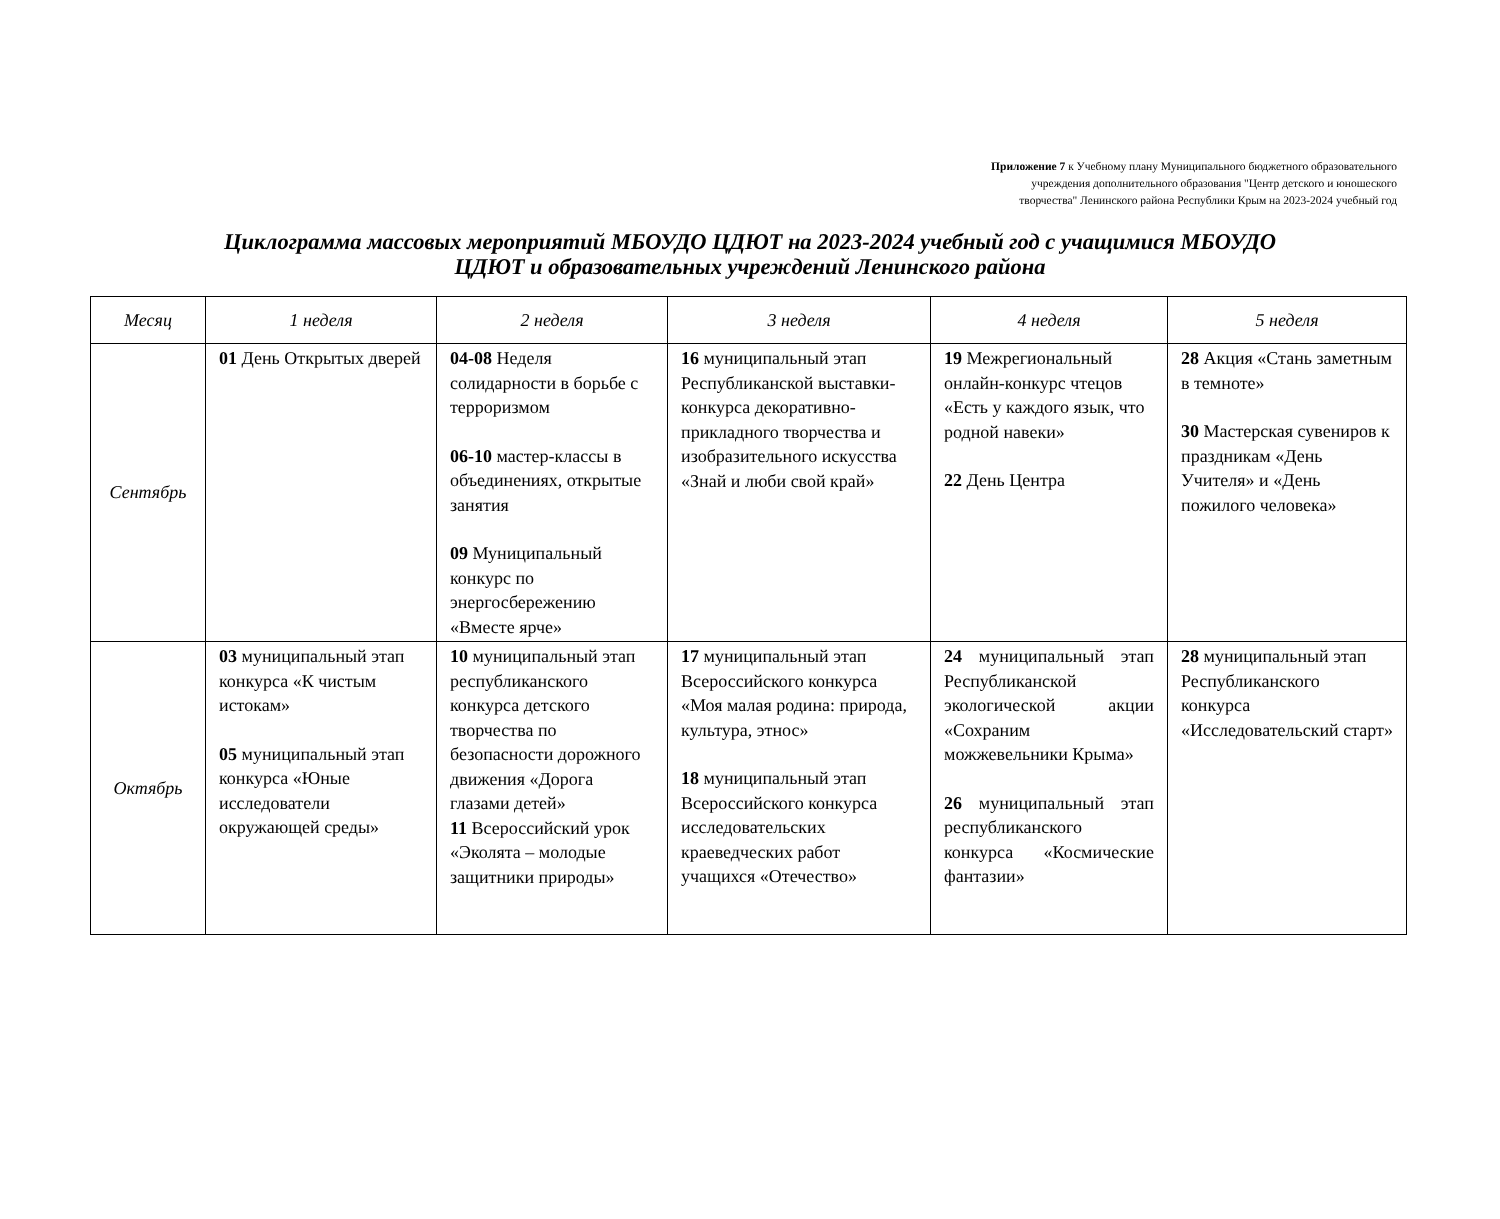Приложение 7 к Учебному плану Муниципального бюджетного образовательного
учреждения дополнительного образования "Центр детского и юношеского
творчества" Ленинского района Республики Крым на 2023-2024 учебный год
Циклограмма массовых мероприятий МБОУДО ЦДЮТ на 2023-2024 учебный год с учащимися МБОУДО
ЦДЮТ и образовательных учреждений Ленинского района
| Месяц | 1 неделя | 2 неделя | 3 неделя | 4 неделя | 5 неделя |
| --- | --- | --- | --- | --- | --- |
| Сентябрь | 01 День Открытых дверей | 04-08 Неделя солидарности в борьбе с терроризмом 06-10 мастер-классы в объединениях, открытые занятия 09 Муниципальный конкурс по энергосбережению «Вместе ярче» | 16 муниципальный этап Республиканской выставки-конкурса декоративно-прикладного творчества и изобразительного искусства «Знай и люби свой край» | 19 Межрегиональный онлайн-конкурс чтецов «Есть у каждого язык, что родной навеки» 22 День Центра | 28 Акция «Стань заметным в темноте» 30 Мастерская сувениров к праздникам «День Учителя» и «День пожилого человека» |
| Октябрь | 03 муниципальный этап конкурса «К чистым истокам» 05 муниципальный этап конкурса «Юные исследователи окружающей среды» | 10 муниципальный этап республиканского конкурса детского творчества по безопасности дорожного движения «Дорога глазами детей» 11 Всероссийский урок «Эколята – молодые защитники природы» | 17 муниципальный этап Всероссийского конкурса «Моя малая родина: природа, культура, этнос» 18 муниципальный этап Всероссийского конкурса исследовательских краеведческих работ учащихся «Отечество» | 24 муниципальный этап Республиканской экологической акции «Сохраним можжевельники Крыма» 26 муниципальный этап республиканского конкурса «Космические фантазии» | 28 муниципальный этап Республиканского конкурса «Исследовательский старт» |